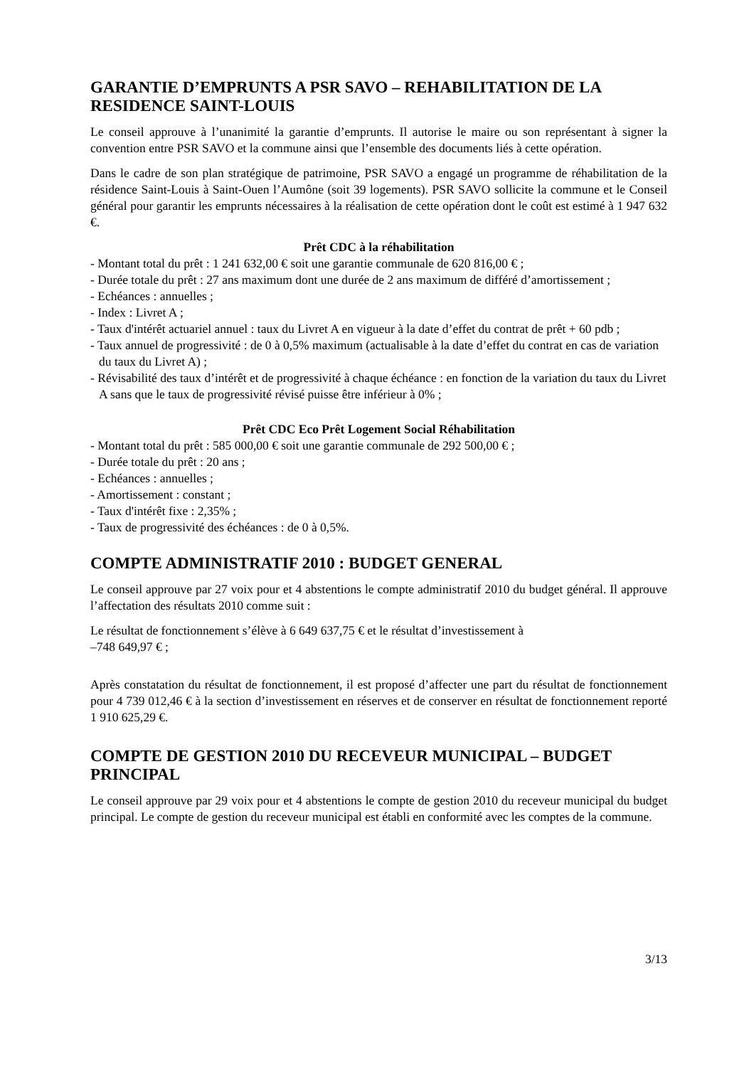GARANTIE D’EMPRUNTS A PSR SAVO – REHABILITATION DE LA RESIDENCE SAINT-LOUIS
Le conseil approuve à l’unanimité la garantie d’emprunts. Il autorise le maire ou son représentant à signer la convention entre PSR SAVO et la commune ainsi que l’ensemble des documents liés à cette opération.
Dans le cadre de son plan stratégique de patrimoine, PSR SAVO a engagé un programme de réhabilitation de la résidence Saint-Louis à Saint-Ouen l’Aumône (soit 39 logements). PSR SAVO sollicite la commune et le Conseil général pour garantir les emprunts nécessaires à la réalisation de cette opération dont le coût est estimé à 1 947 632 €.
Prêt CDC à la réhabilitation
- Montant total du prêt : 1 241 632,00 € soit une garantie communale de 620 816,00 € ;
- Durée totale du prêt : 27 ans maximum dont une durée de 2 ans maximum de différé d’amortissement ;
- Echéances : annuelles ;
- Index : Livret A ;
- Taux d'intérêt actuariel annuel : taux du Livret A en vigueur à la date d’effet du contrat de prêt + 60 pdb ;
- Taux annuel de progressivité : de 0 à 0,5% maximum (actualisable à la date d’effet du contrat en cas de variation du taux du Livret A) ;
- Révisabilité des taux d’intérêt et de progressivité à chaque échéance : en fonction de la variation du taux du Livret A sans que le taux de progressivité révisé puisse être inférieur à 0% ;
Prêt CDC Eco Prêt Logement Social Réhabilitation
- Montant total du prêt : 585 000,00 € soit une garantie communale de 292 500,00 € ;
- Durée totale du prêt : 20 ans ;
- Echéances : annuelles ;
- Amortissement : constant ;
- Taux d'intérêt fixe : 2,35% ;
- Taux de progressivité des échéances : de 0 à 0,5%.
COMPTE ADMINISTRATIF 2010 : BUDGET GENERAL
Le conseil approuve par 27 voix pour et 4 abstentions le compte administratif 2010 du budget général. Il approuve l’affectation des résultats 2010 comme suit :
Le résultat de fonctionnement s’élève à 6 649 637,75 € et le résultat d’investissement à
–748 649,97 € ;
Après constatation du résultat de fonctionnement, il est proposé d’affecter une part du résultat de fonctionnement pour 4 739 012,46 € à la section d’investissement en réserves et de conserver en résultat de fonctionnement reporté 1 910 625,29 €.
COMPTE DE GESTION 2010 DU RECEVEUR MUNICIPAL – BUDGET PRINCIPAL
Le conseil approuve par 29 voix pour et 4 abstentions le compte de gestion 2010 du receveur municipal du budget principal. Le compte de gestion du receveur municipal est établi en conformité avec les comptes de la commune.
3/13